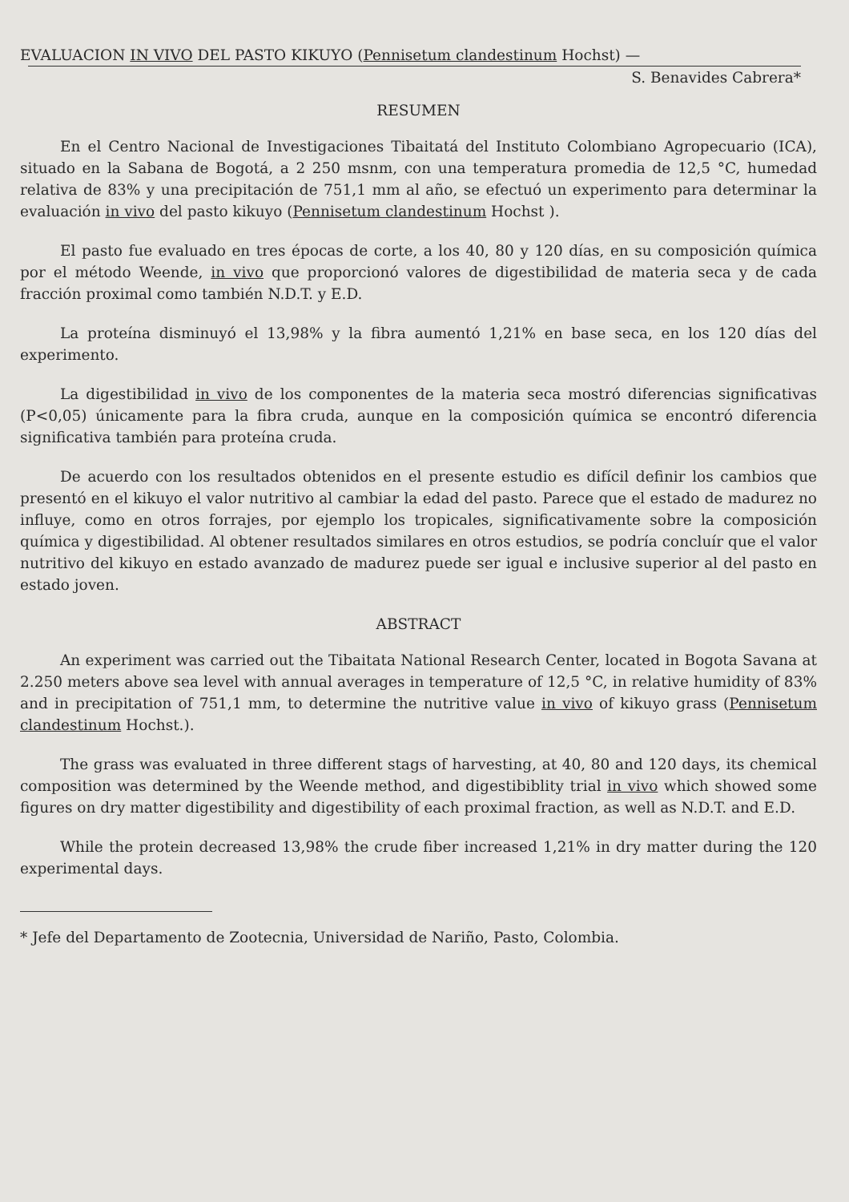EVALUACION IN VIVO DEL PASTO KIKUYO (Pennisetum clandestinum Hochst) —
S. Benavides Cabrera*
RESUMEN
En el Centro Nacional de Investigaciones Tibaitatá del Instituto Colombiano Agropecuario (ICA), situado en la Sabana de Bogotá, a 2 250 msnm, con una temperatura promedia de 12,5 °C, humedad relativa de 83% y una precipitación de 751,1 mm al año, se efectuó un experimento para determinar la evaluación in vivo del pasto kikuyo (Pennisetum clandestinum Hochst ).
El pasto fue evaluado en tres épocas de corte, a los 40, 80 y 120 días, en su composición química por el método Weende, in vivo que proporcionó valores de digestibilidad de materia seca y de cada fracción proximal como también N.D.T. y E.D.
La proteína disminuyó el 13,98% y la fibra aumentó 1,21% en base seca, en los 120 días del experimento.
La digestibilidad in vivo de los componentes de la materia seca mostró diferencias significativas (P<0,05) únicamente para la fibra cruda, aunque en la composición química se encontró diferencia significativa también para proteína cruda.
De acuerdo con los resultados obtenidos en el presente estudio es difícil definir los cambios que presentó en el kikuyo el valor nutritivo al cambiar la edad del pasto. Parece que el estado de madurez no influye, como en otros forrajes, por ejemplo los tropicales, significativamente sobre la composición química y digestibilidad. Al obtener resultados similares en otros estudios, se podría concluír que el valor nutritivo del kikuyo en estado avanzado de madurez puede ser igual e inclusive superior al del pasto en estado joven.
ABSTRACT
An experiment was carried out the Tibaitata National Research Center, located in Bogota Savana at 2.250 meters above sea level with annual averages in temperature of 12,5 °C, in relative humidity of 83% and in precipitation of 751,1 mm, to determine the nutritive value in vivo of kikuyo grass (Pennisetum clandestinum Hochst.).
The grass was evaluated in three different stags of harvesting, at 40, 80 and 120 days, its chemical composition was determined by the Weende method, and digestibiblity trial in vivo which showed some figures on dry matter digestibility and digestibility of each proximal fraction, as well as N.D.T. and E.D.
While the protein decreased 13,98% the crude fiber increased 1,21% in dry matter during the 120 experimental days.
* Jefe del Departamento de Zootecnia, Universidad de Nariño, Pasto, Colombia.